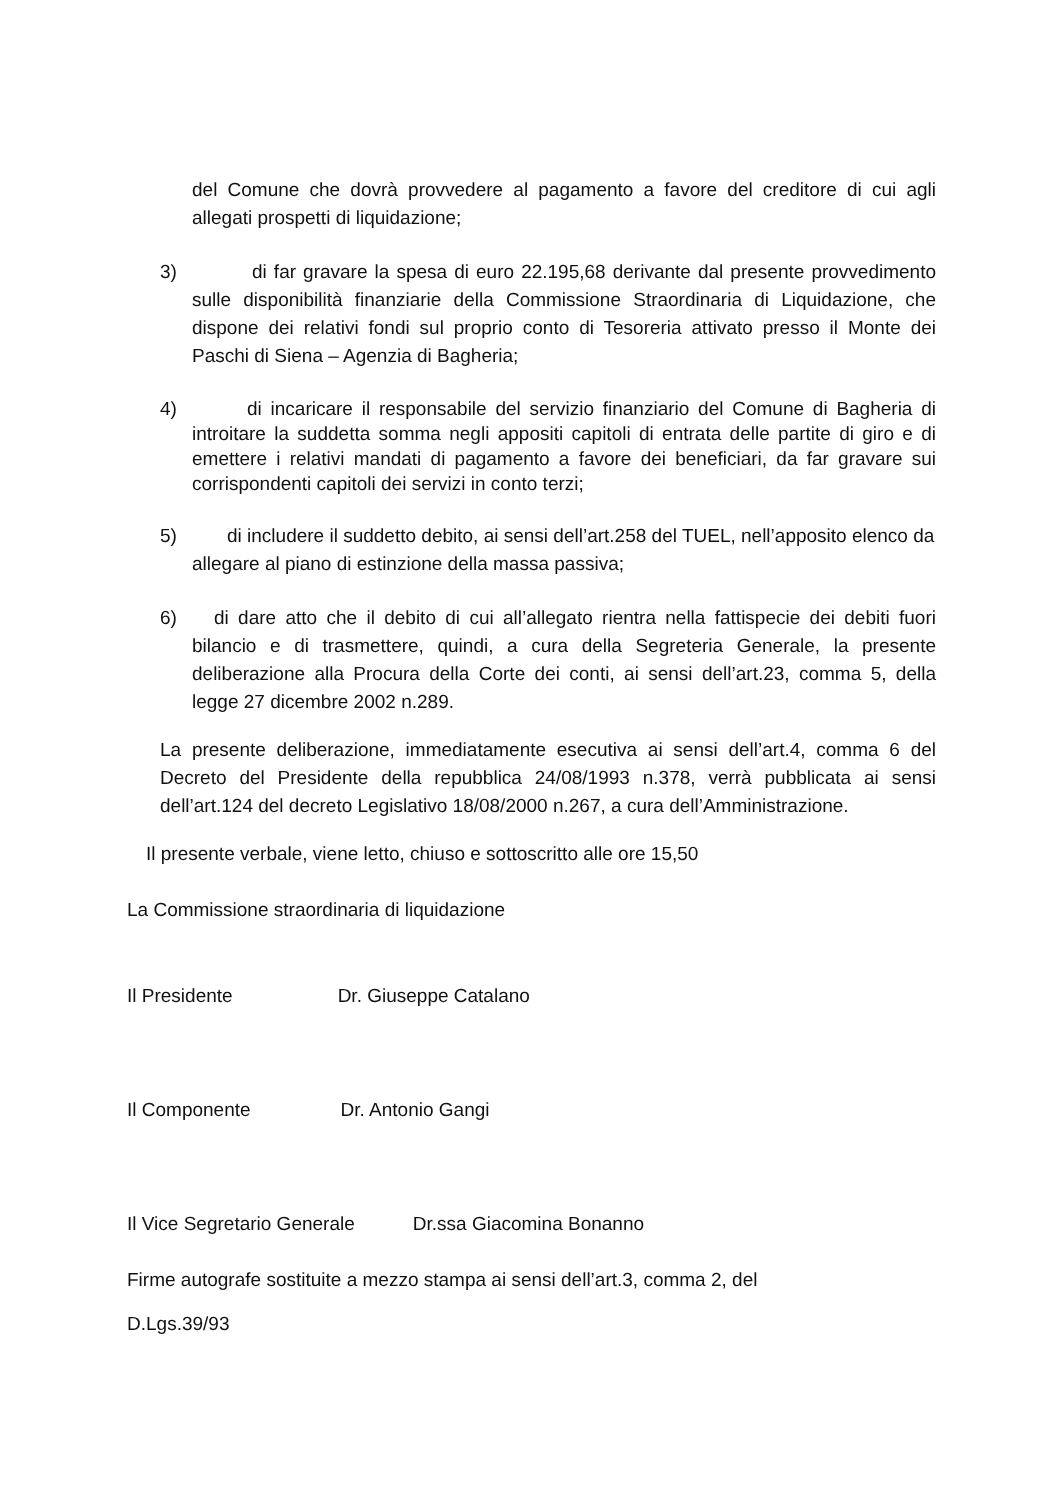del Comune che dovrà provvedere al pagamento a favore del creditore di cui agli allegati prospetti di liquidazione;
3) di far gravare la spesa di euro 22.195,68 derivante dal presente provvedimento sulle disponibilità finanziarie della Commissione Straordinaria di Liquidazione, che dispone dei relativi fondi sul proprio conto di Tesoreria attivato presso il Monte dei Paschi di Siena – Agenzia di Bagheria;
4) di incaricare il responsabile del servizio finanziario del Comune di Bagheria di introitare la suddetta somma negli appositi capitoli di entrata delle partite di giro e di emettere i relativi mandati di pagamento a favore dei beneficiari, da far gravare sui corrispondenti capitoli dei servizi in conto terzi;
5) di includere il suddetto debito, ai sensi dell’art.258 del TUEL, nell’apposito elenco da allegare al piano di estinzione della massa passiva;
6) di dare atto che il debito di cui all’allegato rientra nella fattispecie dei debiti fuori bilancio e di trasmettere, quindi, a cura della Segreteria Generale, la presente deliberazione alla Procura della Corte dei conti, ai sensi dell’art.23, comma 5, della legge 27 dicembre 2002 n.289.
La presente deliberazione, immediatamente esecutiva ai sensi dell’art.4, comma 6 del Decreto del Presidente della repubblica 24/08/1993 n.378, verrà pubblicata ai sensi dell’art.124 del decreto Legislativo 18/08/2000 n.267, a cura dell’Amministrazione.
Il presente verbale, viene letto, chiuso e sottoscritto alle ore 15,50
La Commissione straordinaria di liquidazione
Il Presidente Dr. Giuseppe Catalano
Il Componente Dr. Antonio Gangi
Il Vice Segretario Generale Dr.ssa Giacomina Bonanno
Firme autografe sostituite a mezzo stampa ai sensi dell’art.3, comma 2, del
D.Lgs.39/93